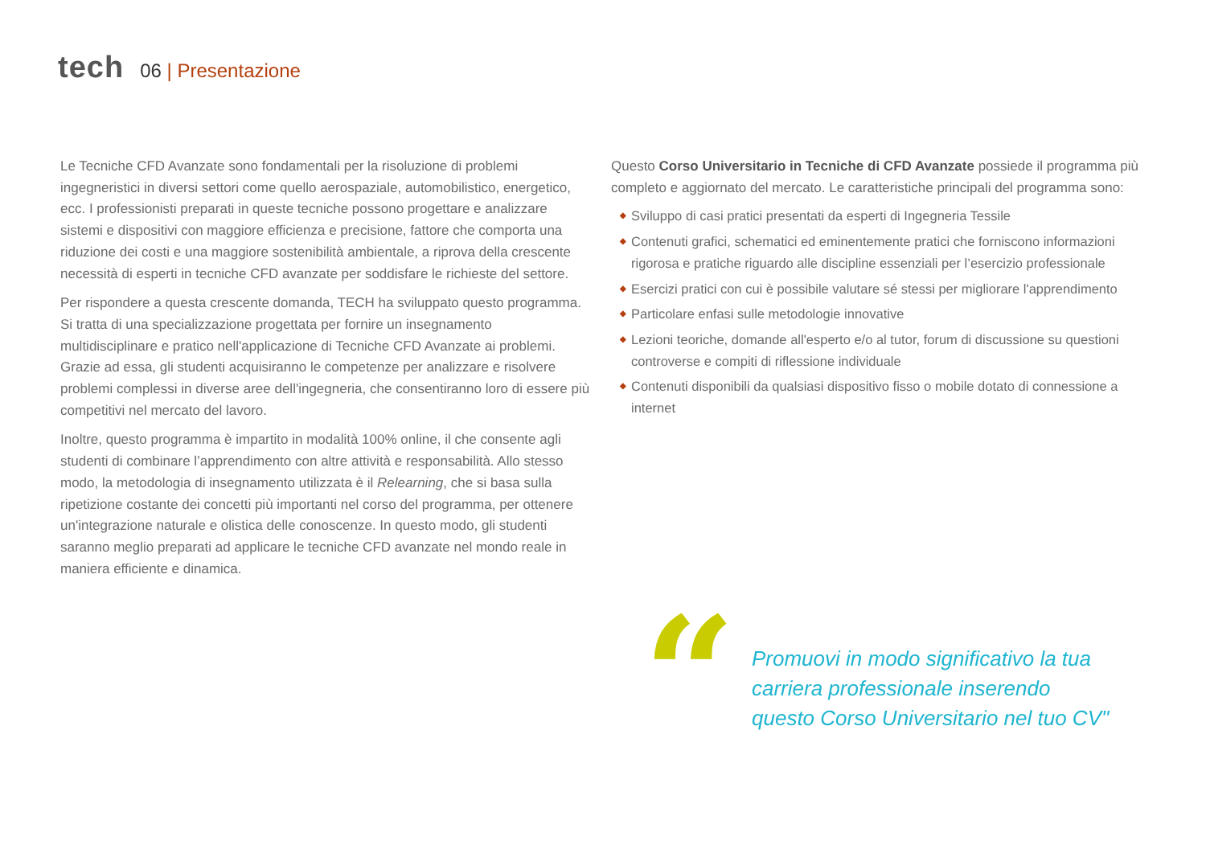tech
06 | Presentazione
Le Tecniche CFD Avanzate sono fondamentali per la risoluzione di problemi ingegneristici in diversi settori come quello aerospaziale, automobilistico, energetico, ecc. I professionisti preparati in queste tecniche possono progettare e analizzare sistemi e dispositivi con maggiore efficienza e precisione, fattore che comporta una riduzione dei costi e una maggiore sostenibilità ambientale, a riprova della crescente necessità di esperti in tecniche CFD avanzate per soddisfare le richieste del settore.
Per rispondere a questa crescente domanda, TECH ha sviluppato questo programma. Si tratta di una specializzazione progettata per fornire un insegnamento multidisciplinare e pratico nell'applicazione di Tecniche CFD Avanzate ai problemi. Grazie ad essa, gli studenti acquisiranno le competenze per analizzare e risolvere problemi complessi in diverse aree dell'ingegneria, che consentiranno loro di essere più competitivi nel mercato del lavoro.
Inoltre, questo programma è impartito in modalità 100% online, il che consente agli studenti di combinare l’apprendimento con altre attività e responsabilità. Allo stesso modo, la metodologia di insegnamento utilizzata è il Relearning, che si basa sulla ripetizione costante dei concetti più importanti nel corso del programma, per ottenere un'integrazione naturale e olistica delle conoscenze. In questo modo, gli studenti saranno meglio preparati ad applicare le tecniche CFD avanzate nel mondo reale in maniera efficiente e dinamica.
Questo Corso Universitario in Tecniche di CFD Avanzate possiede il programma più completo e aggiornato del mercato. Le caratteristiche principali del programma sono:
◆ Sviluppo di casi pratici presentati da esperti di Ingegneria Tessile
◆ Contenuti grafici, schematici ed eminentemente pratici che forniscono informazioni rigorosa e pratiche riguardo alle discipline essenziali per l’esercizio professionale
◆ Esercizi pratici con cui è possibile valutare sé stessi per migliorare l'apprendimento
◆ Particolare enfasi sulle metodologie innovative
◆ Lezioni teoriche, domande all'esperto e/o al tutor, forum di discussione su questioni controverse e compiti di riflessione individuale
◆ Contenuti disponibili da qualsiasi dispositivo fisso o mobile dotato di connessione a internet
“
Promuovi in modo significativo la tua carriera professionale inserendo questo Corso Universitario nel tuo CV"